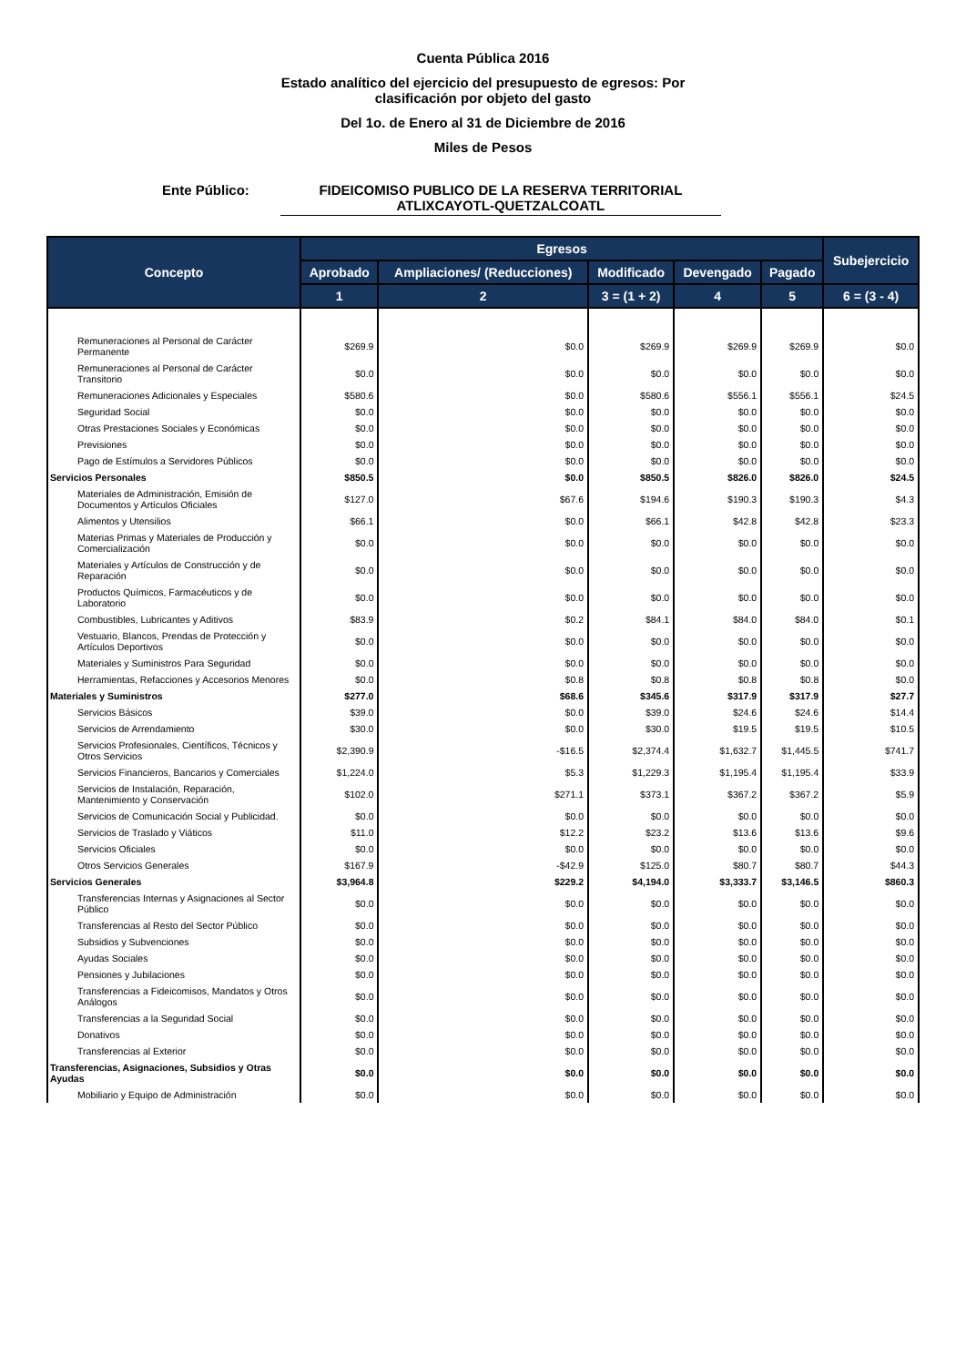Cuenta Pública 2016
Estado analítico del ejercicio del presupuesto de egresos: Por
clasificación por objeto del gasto
Del 1o. de Enero al 31 de Diciembre de 2016
Miles de Pesos
Ente Público: FIDEICOMISO PUBLICO DE LA RESERVA TERRITORIAL ATLIXCAYOTL-QUETZALCOATL
| Concepto | Egresos | | | | | Subejercicio |
| --- | --- | --- | --- | --- | --- | --- |
| | Aprobado | Ampliaciones/ (Reducciones) | Modificado | Devengado | Pagado | |
| | 1 | 2 | 3 = (1 + 2) | 4 | 5 | 6 = (3 - 4) |
| Remuneraciones al Personal de Carácter Permanente | $269.9 | $0.0 | $269.9 | $269.9 | $269.9 | $0.0 |
| Remuneraciones al Personal de Carácter Transitorio | $0.0 | $0.0 | $0.0 | $0.0 | $0.0 | $0.0 |
| Remuneraciones Adicionales y Especiales | $580.6 | $0.0 | $580.6 | $556.1 | $556.1 | $24.5 |
| Seguridad Social | $0.0 | $0.0 | $0.0 | $0.0 | $0.0 | $0.0 |
| Otras Prestaciones Sociales y Económicas | $0.0 | $0.0 | $0.0 | $0.0 | $0.0 | $0.0 |
| Previsiones | $0.0 | $0.0 | $0.0 | $0.0 | $0.0 | $0.0 |
| Pago de Estímulos a Servidores Públicos | $0.0 | $0.0 | $0.0 | $0.0 | $0.0 | $0.0 |
| Servicios Personales | $850.5 | $0.0 | $850.5 | $826.0 | $826.0 | $24.5 |
| Materiales de Administración, Emisión de Documentos y Artículos Oficiales | $127.0 | $67.6 | $194.6 | $190.3 | $190.3 | $4.3 |
| Alimentos y Utensilios | $66.1 | $0.0 | $66.1 | $42.8 | $42.8 | $23.3 |
| Materias Primas y Materiales de Producción y Comercialización | $0.0 | $0.0 | $0.0 | $0.0 | $0.0 | $0.0 |
| Materiales y Artículos de Construcción y de Reparación | $0.0 | $0.0 | $0.0 | $0.0 | $0.0 | $0.0 |
| Productos Químicos, Farmacéuticos y de Laboratorio | $0.0 | $0.0 | $0.0 | $0.0 | $0.0 | $0.0 |
| Combustibles, Lubricantes y Aditivos | $83.9 | $0.2 | $84.1 | $84.0 | $84.0 | $0.1 |
| Vestuario, Blancos, Prendas de Protección y Artículos Deportivos | $0.0 | $0.0 | $0.0 | $0.0 | $0.0 | $0.0 |
| Materiales y Suministros Para Seguridad | $0.0 | $0.0 | $0.0 | $0.0 | $0.0 | $0.0 |
| Herramientas, Refacciones y Accesorios Menores | $0.0 | $0.8 | $0.8 | $0.8 | $0.8 | $0.0 |
| Materiales y Suministros | $277.0 | $68.6 | $345.6 | $317.9 | $317.9 | $27.7 |
| Servicios Básicos | $39.0 | $0.0 | $39.0 | $24.6 | $24.6 | $14.4 |
| Servicios de Arrendamiento | $30.0 | $0.0 | $30.0 | $19.5 | $19.5 | $10.5 |
| Servicios Profesionales, Científicos, Técnicos y Otros Servicios | $2,390.9 | -$16.5 | $2,374.4 | $1,632.7 | $1,445.5 | $741.7 |
| Servicios Financieros, Bancarios y Comerciales | $1,224.0 | $5.3 | $1,229.3 | $1,195.4 | $1,195.4 | $33.9 |
| Servicios de Instalación, Reparación, Mantenimiento y Conservación | $102.0 | $271.1 | $373.1 | $367.2 | $367.2 | $5.9 |
| Servicios de Comunicación Social y Publicidad. | $0.0 | $0.0 | $0.0 | $0.0 | $0.0 | $0.0 |
| Servicios de Traslado y Viáticos | $11.0 | $12.2 | $23.2 | $13.6 | $13.6 | $9.6 |
| Servicios Oficiales | $0.0 | $0.0 | $0.0 | $0.0 | $0.0 | $0.0 |
| Otros Servicios Generales | $167.9 | -$42.9 | $125.0 | $80.7 | $80.7 | $44.3 |
| Servicios Generales | $3,964.8 | $229.2 | $4,194.0 | $3,333.7 | $3,146.5 | $860.3 |
| Transferencias Internas y Asignaciones al Sector Público | $0.0 | $0.0 | $0.0 | $0.0 | $0.0 | $0.0 |
| Transferencias al Resto del Sector Público | $0.0 | $0.0 | $0.0 | $0.0 | $0.0 | $0.0 |
| Subsidios y Subvenciones | $0.0 | $0.0 | $0.0 | $0.0 | $0.0 | $0.0 |
| Ayudas Sociales | $0.0 | $0.0 | $0.0 | $0.0 | $0.0 | $0.0 |
| Pensiones y Jubilaciones | $0.0 | $0.0 | $0.0 | $0.0 | $0.0 | $0.0 |
| Transferencias a Fideicomisos, Mandatos y Otros Análogos | $0.0 | $0.0 | $0.0 | $0.0 | $0.0 | $0.0 |
| Transferencias a la Seguridad Social | $0.0 | $0.0 | $0.0 | $0.0 | $0.0 | $0.0 |
| Donativos | $0.0 | $0.0 | $0.0 | $0.0 | $0.0 | $0.0 |
| Transferencias al Exterior | $0.0 | $0.0 | $0.0 | $0.0 | $0.0 | $0.0 |
| Transferencias, Asignaciones, Subsidios y Otras Ayudas | $0.0 | $0.0 | $0.0 | $0.0 | $0.0 | $0.0 |
| Mobiliario y Equipo de Administración | $0.0 | $0.0 | $0.0 | $0.0 | $0.0 | $0.0 |